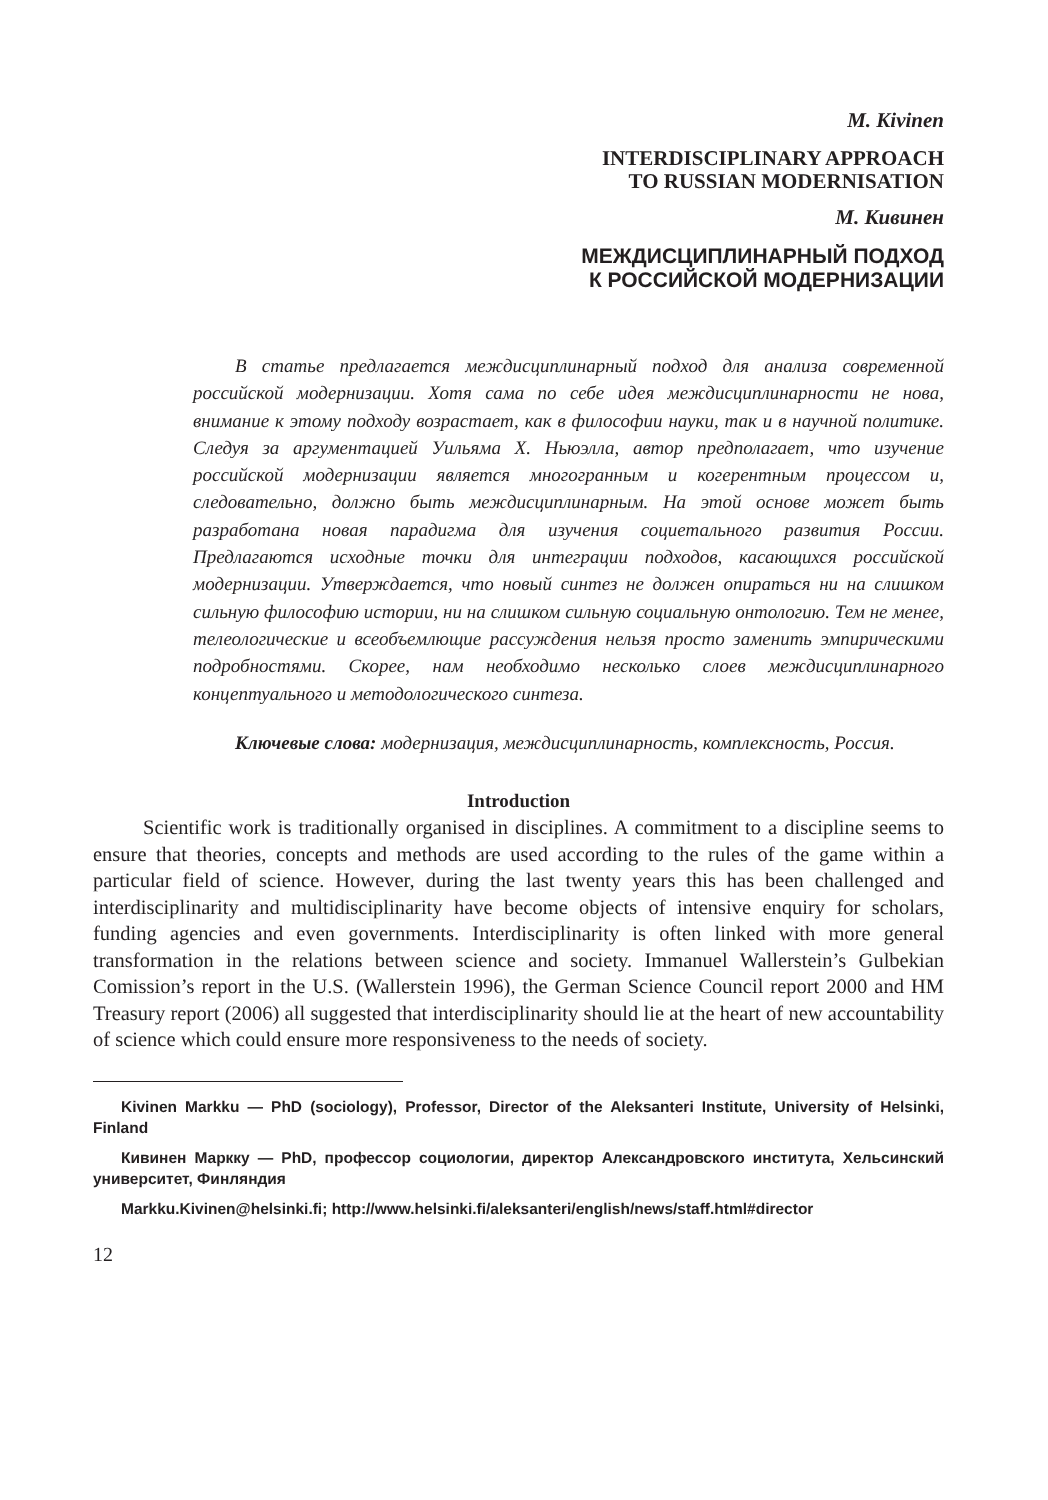M. Kivinen
INTERDISCIPLINARY APPROACH
TO RUSSIAN MODERNISATION
М. Кивинен
МЕЖДИСЦИПЛИНАРНЫЙ ПОДХОД
К РОССИЙСКОЙ МОДЕРНИЗАЦИИ
В статье предлагается междисциплинарный подход для анализа современной российской модернизации. Хотя сама по себе идея междисциплинарности не нова, внимание к этому подходу возрастает, как в философии науки, так и в научной политике. Следуя за аргументацией Уильяма Х. Ньюэлла, автор предполагает, что изучение российской модернизации является многогранным и когерентным процессом и, следовательно, должно быть междисциплинарным. На этой основе может быть разработана новая парадигма для изучения социетального развития России. Предлагаются исходные точки для интеграции подходов, касающихся российской модернизации. Утверждается, что новый синтез не должен опираться ни на слишком сильную философию истории, ни на слишком сильную социальную онтологию. Тем не менее, телеологические и всеобъемлющие рассуждения нельзя просто заменить эмпирическими подробностями. Скорее, нам необходимо несколько слоев междисциплинарного концептуального и методологического синтеза.
Ключевые слова: модернизация, междисциплинарность, комплексность, Россия.
Introduction
Scientific work is traditionally organised in disciplines. A commitment to a discipline seems to ensure that theories, concepts and methods are used according to the rules of the game within a particular field of science. However, during the last twenty years this has been challenged and interdisciplinarity and multidisciplinarity have become objects of intensive enquiry for scholars, funding agencies and even governments. Interdisciplinarity is often linked with more general transformation in the relations between science and society. Immanuel Wallerstein’s Gulbekian Comission’s report in the U.S. (Wallerstein 1996), the German Science Council report 2000 and HM Treasury report (2006) all suggested that interdisciplinarity should lie at the heart of new accountability of science which could ensure more responsiveness to the needs of society.
Kivinen Markku — PhD (sociology), Professor, Director of the Aleksanteri Institute, University of Helsinki, Finland
Кивинен Маркку — PhD, профессор социологии, директор Александровского института, Хельсинский университет, Финляндия
Markku.Kivinen@helsinki.fi; http://www.helsinki.fi/aleksanteri/english/news/staff.html#director
12